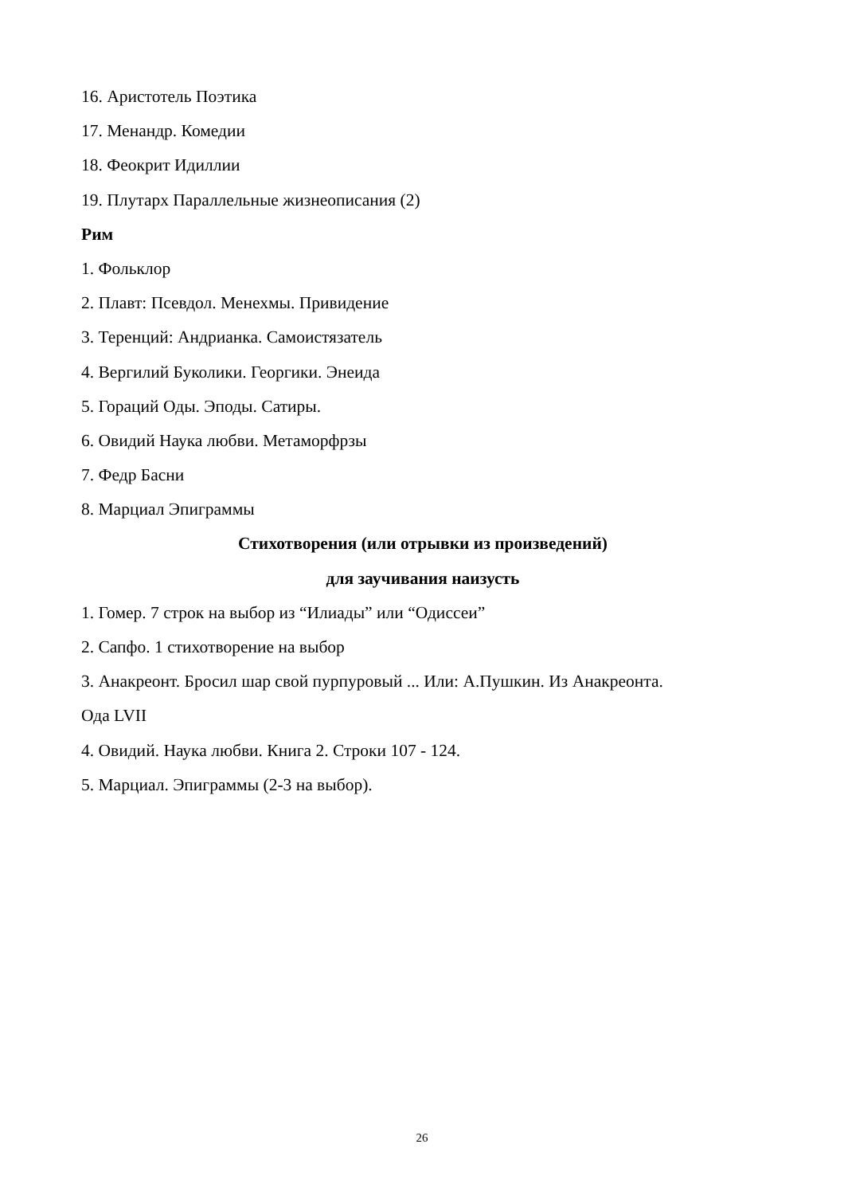16. Аристотель Поэтика
17. Менандр. Комедии
18. Феокрит Идиллии
19. Плутарх Параллельные жизнеописания (2)
Рим
1. Фольклор
2. Плавт: Псевдол. Менехмы. Привидение
3. Теренций: Андрианка. Самоистязатель
4. Вергилий Буколики. Георгики. Энеида
5. Гораций Оды. Эподы. Сатиры.
6. Овидий Наука любви. Метаморфрзы
7. Федр Басни
8. Марциал Эпиграммы
Стихотворения (или отрывки из произведений)
для заучивания наизусть
1. Гомер. 7 строк на выбор из “Илиады” или “Одиссеи”
2. Сапфо. 1 стихотворение на выбор
3. Анакреонт. Бросил шар свой пурпуровый ... Или: А.Пушкин. Из Анакреонта.
Ода LVII
4. Овидий. Наука любви. Книга 2. Строки 107 - 124.
5. Марциал. Эпиграммы (2-3 на выбор).
26